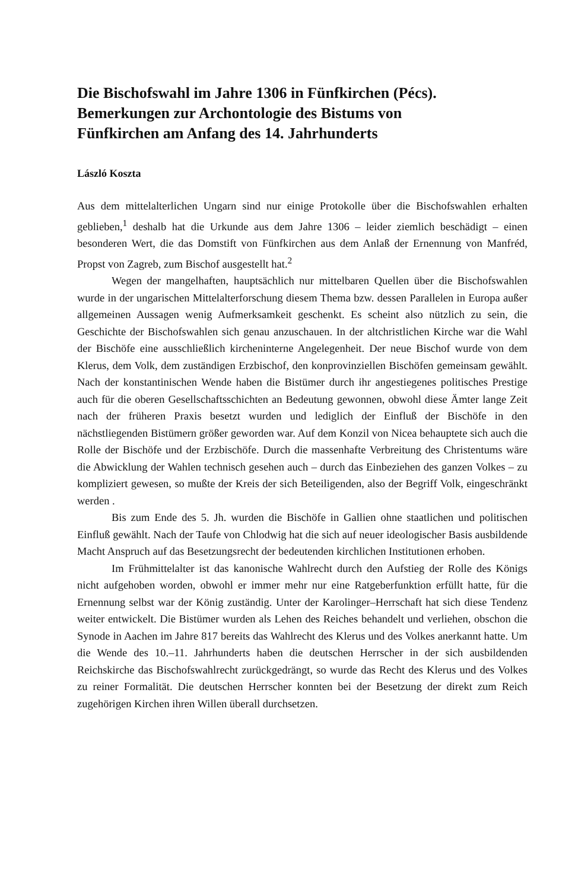Die Bischofswahl im Jahre 1306 in Fünfkirchen (Pécs).
Bemerkungen zur Archontologie des Bistums von
Fünfkirchen am Anfang des 14. Jahrhunderts
László Koszta
Aus dem mittelalterlichen Ungarn sind nur einige Protokolle über die Bischofswahlen erhalten geblieben,<sup>1</sup> deshalb hat die Urkunde aus dem Jahre 1306 – leider ziemlich beschädigt – einen besonderen Wert, die das Domstift von Fünfkirchen aus dem Anlaß der Ernennung von Manfréd, Propst von Zagreb, zum Bischof ausgestellt hat.<sup>2</sup>
Wegen der mangelhaften, hauptsächlich nur mittelbaren Quellen über die Bischofswahlen wurde in der ungarischen Mittelalterforschung diesem Thema bzw. dessen Parallelen in Europa außer allgemeinen Aussagen wenig Aufmerksamkeit geschenkt. Es scheint also nützlich zu sein, die Geschichte der Bischofswahlen sich genau anzuschauen. In der altchristlichen Kirche war die Wahl der Bischöfe eine ausschließlich kircheninterne Angelegenheit. Der neue Bischof wurde von dem Klerus, dem Volk, dem zuständigen Erzbischof, den konprovinziellen Bischöfen gemeinsam gewählt. Nach der konstantinischen Wende haben die Bistümer durch ihr angestiegenes politisches Prestige auch für die oberen Gesellschaftsschichten an Bedeutung gewonnen, obwohl diese Ämter lange Zeit nach der früheren Praxis besetzt wurden und lediglich der Einfluß der Bischöfe in den nächstliegenden Bistümern größer geworden war. Auf dem Konzil von Nicea behauptete sich auch die Rolle der Bischöfe und der Erzbischöfe. Durch die massenhafte Verbreitung des Christentums wäre die Abwicklung der Wahlen technisch gesehen auch – durch das Einbeziehen des ganzen Volkes – zu kompliziert gewesen, so mußte der Kreis der sich Beteiligenden, also der Begriff Volk, eingeschränkt werden .
Bis zum Ende des 5. Jh. wurden die Bischöfe in Gallien ohne staatlichen und politischen Einfluß gewählt. Nach der Taufe von Chlodwig hat die sich auf neuer ideologischer Basis ausbildende Macht Anspruch auf das Besetzungsrecht der bedeutenden kirchlichen Institutionen erhoben.
Im Frühmittelalter ist das kanonische Wahlrecht durch den Aufstieg der Rolle des Königs nicht aufgehoben worden, obwohl er immer mehr nur eine Ratgeberfunktion erfüllt hatte, für die Ernennung selbst war der König zuständig. Unter der Karolinger–Herrschaft hat sich diese Tendenz weiter entwickelt. Die Bistümer wurden als Lehen des Reiches behandelt und verliehen, obschon die Synode in Aachen im Jahre 817 bereits das Wahlrecht des Klerus und des Volkes anerkannt hatte. Um die Wende des 10.–11. Jahrhunderts haben die deutschen Herrscher in der sich ausbildenden Reichskirche das Bischofswahlrecht zurückgedrängt, so wurde das Recht des Klerus und des Volkes zu reiner Formalität. Die deutschen Herrscher konnten bei der Besetzung der direkt zum Reich zugehörigen Kirchen ihren Willen überall durchsetzen.